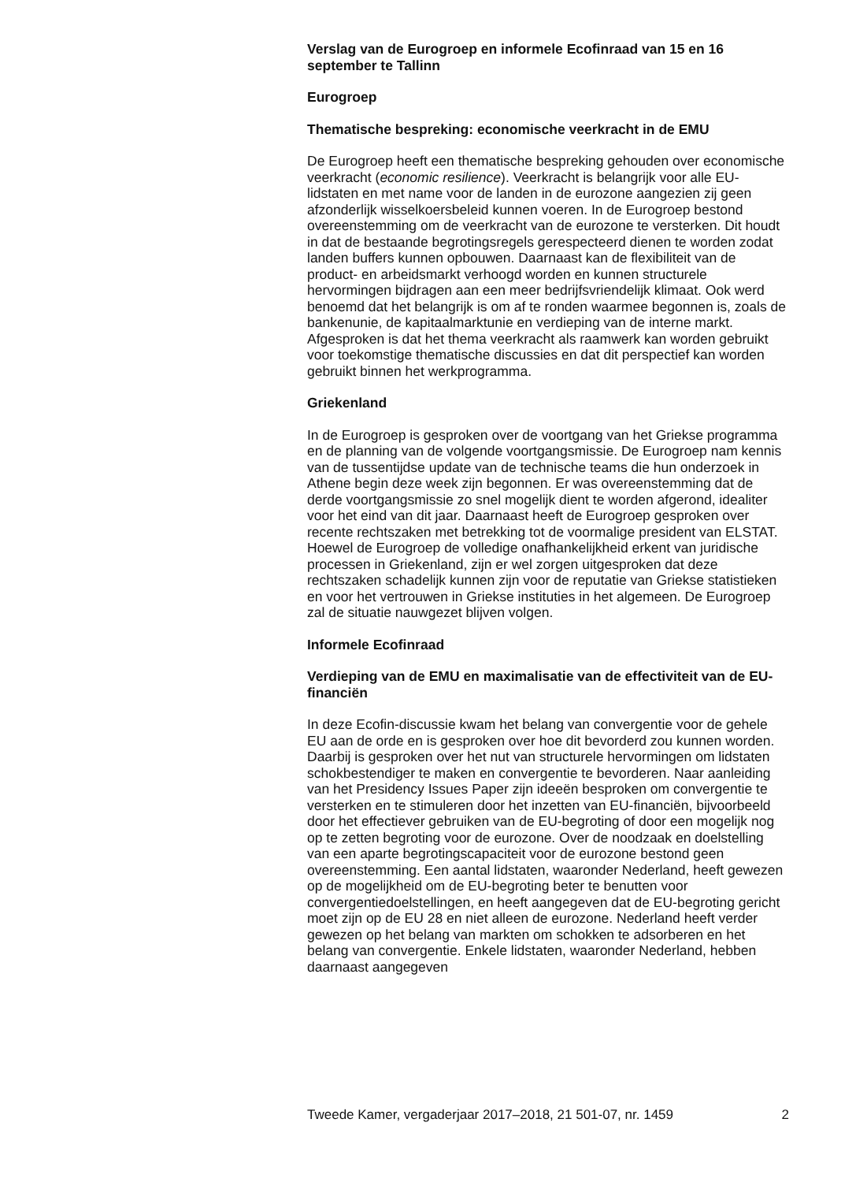Verslag van de Eurogroep en informele Ecofinraad van 15 en 16 september te Tallinn
Eurogroep
Thematische bespreking: economische veerkracht in de EMU
De Eurogroep heeft een thematische bespreking gehouden over economische veerkracht (economic resilience). Veerkracht is belangrijk voor alle EU-lidstaten en met name voor de landen in de eurozone aangezien zij geen afzonderlijk wisselkoersbeleid kunnen voeren. In de Eurogroep bestond overeenstemming om de veerkracht van de eurozone te versterken. Dit houdt in dat de bestaande begrotingsregels gerespecteerd dienen te worden zodat landen buffers kunnen opbouwen. Daarnaast kan de flexibiliteit van de product- en arbeidsmarkt verhoogd worden en kunnen structurele hervormingen bijdragen aan een meer bedrijfsvriendelijk klimaat. Ook werd benoemd dat het belangrijk is om af te ronden waarmee begonnen is, zoals de bankenunie, de kapitaalmarktunie en verdieping van de interne markt. Afgesproken is dat het thema veerkracht als raamwerk kan worden gebruikt voor toekomstige thematische discussies en dat dit perspectief kan worden gebruikt binnen het werkprogramma.
Griekenland
In de Eurogroep is gesproken over de voortgang van het Griekse programma en de planning van de volgende voortgangsmissie. De Eurogroep nam kennis van de tussentijdse update van de technische teams die hun onderzoek in Athene begin deze week zijn begonnen. Er was overeenstemming dat de derde voortgangsmissie zo snel mogelijk dient te worden afgerond, idealiter voor het eind van dit jaar. Daarnaast heeft de Eurogroep gesproken over recente rechtszaken met betrekking tot de voormalige president van ELSTAT. Hoewel de Eurogroep de volledige onafhankelijkheid erkent van juridische processen in Griekenland, zijn er wel zorgen uitgesproken dat deze rechtszaken schadelijk kunnen zijn voor de reputatie van Griekse statistieken en voor het vertrouwen in Griekse instituties in het algemeen. De Eurogroep zal de situatie nauwgezet blijven volgen.
Informele Ecofinraad
Verdieping van de EMU en maximalisatie van de effectiviteit van de EU-financiën
In deze Ecofin-discussie kwam het belang van convergentie voor de gehele EU aan de orde en is gesproken over hoe dit bevorderd zou kunnen worden. Daarbij is gesproken over het nut van structurele hervormingen om lidstaten schokbestendiger te maken en convergentie te bevorderen. Naar aanleiding van het Presidency Issues Paper zijn ideeën besproken om convergentie te versterken en te stimuleren door het inzetten van EU-financiën, bijvoorbeeld door het effectiever gebruiken van de EU-begroting of door een mogelijk nog op te zetten begroting voor de eurozone. Over de noodzaak en doelstelling van een aparte begrotingscapaciteit voor de eurozone bestond geen overeenstemming. Een aantal lidstaten, waaronder Nederland, heeft gewezen op de mogelijkheid om de EU-begroting beter te benutten voor convergentiedoelstellingen, en heeft aangegeven dat de EU-begroting gericht moet zijn op de EU 28 en niet alleen de eurozone. Nederland heeft verder gewezen op het belang van markten om schokken te adsorberen en het belang van convergentie. Enkele lidstaten, waaronder Nederland, hebben daarnaast aangegeven
Tweede Kamer, vergaderjaar 2017–2018, 21 501-07, nr. 1459 2